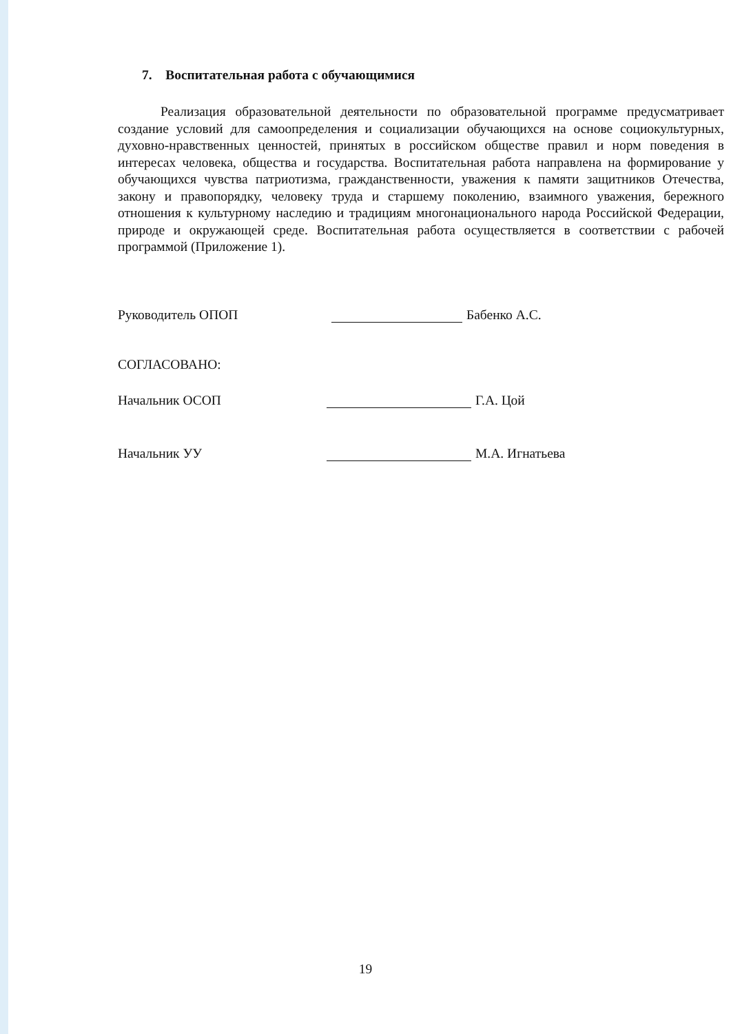7. Воспитательная работа с обучающимися
Реализация образовательной деятельности по образовательной программе предусматривает создание условий для самоопределения и социализации обучающихся на основе социокультурных, духовно-нравственных ценностей, принятых в российском обществе правил и норм поведения в интересах человека, общества и государства. Воспитательная работа направлена на формирование у обучающихся чувства патриотизма, гражданственности, уважения к памяти защитников Отечества, закону и правопорядку, человеку труда и старшему поколению, взаимного уважения, бережного отношения к культурному наследию и традициям многонационального народа Российской Федерации, природе и окружающей среде. Воспитательная работа осуществляется в соответствии с рабочей программой (Приложение 1).
Руководитель ОПОП
Бабенко А.С.
СОГЛАСОВАНО:
Начальник ОСОП
Г.А. Цой
Начальник УУ
М.А. Игнатьева
19